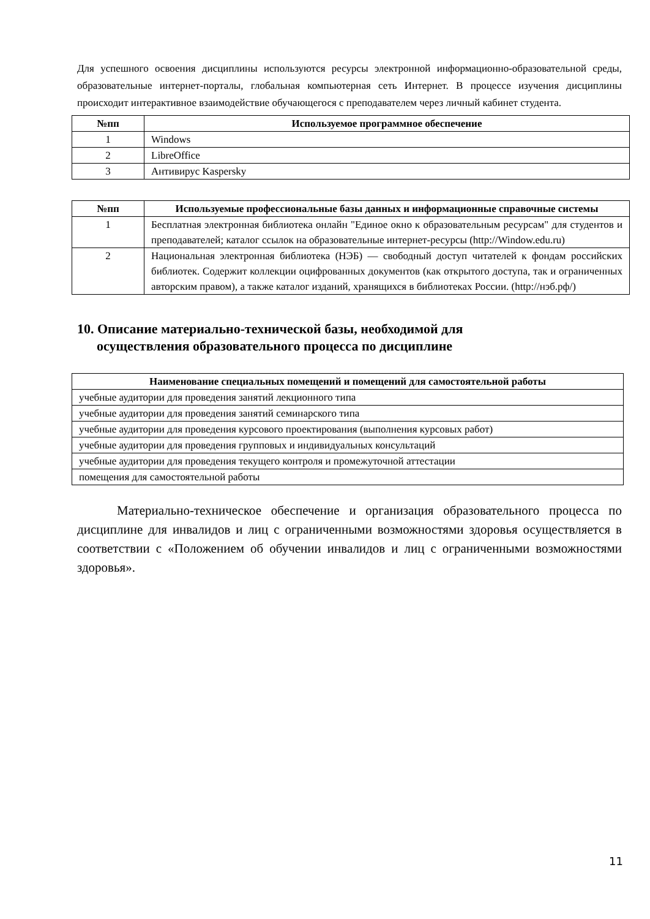Для успешного освоения дисциплины используются ресурсы электронной информационно-образовательной среды, образовательные интернет-порталы, глобальная компьютерная сеть Интернет. В процессе изучения дисциплины происходит интерактивное взаимодействие обучающегося с преподавателем через личный кабинет студента.
| №пп | Используемое программное обеспечение |
| --- | --- |
| 1 | Windows |
| 2 | LibreOffice |
| 3 | Антивирус Kaspersky |
| №пп | Используемые профессиональные базы данных и информационные справочные системы |
| --- | --- |
| 1 | Бесплатная электронная библиотека онлайн "Единое окно к образовательным ресурсам" для студентов и преподавателей; каталог ссылок на образовательные интернет-ресурсы (http://Window.edu.ru) |
| 2 | Национальная электронная библиотека (НЭБ) — свободный доступ читателей к фондам российских библиотек. Содержит коллекции оцифрованных документов (как открытого доступа, так и ограниченных авторским правом), а также каталог изданий, хранящихся в библиотеках России. (http://нэб.рф/) |
10. Описание материально-технической базы, необходимой для
осуществления образовательного процесса по дисциплине
| Наименование специальных помещений и помещений для самостоятельной работы |
| --- |
| учебные аудитории для проведения занятий лекционного типа |
| учебные аудитории для проведения занятий семинарского типа |
| учебные аудитории для проведения курсового проектирования (выполнения курсовых работ) |
| учебные аудитории для проведения групповых и индивидуальных консультаций |
| учебные аудитории для проведения текущего контроля и промежуточной аттестации |
| помещения для самостоятельной работы |
Материально-техническое обеспечение и организация образовательного процесса по дисциплине для инвалидов и лиц с ограниченными возможностями здоровья осуществляется в соответствии с «Положением об обучении инвалидов и лиц с ограниченными возможностями здоровья».
11